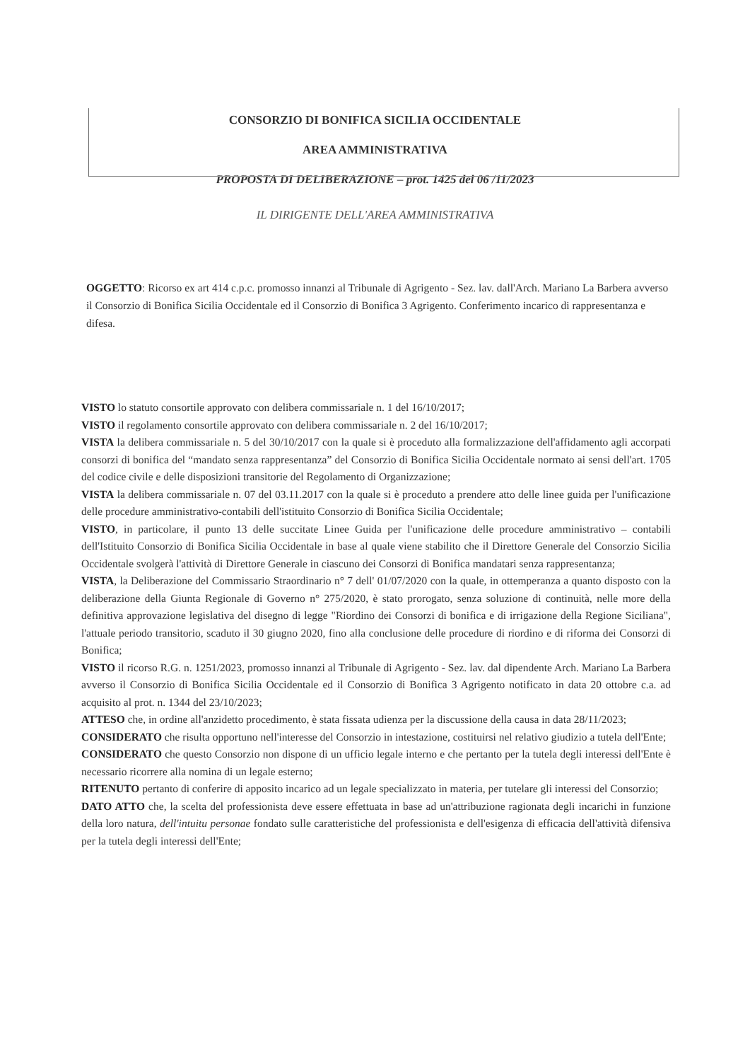CONSORZIO DI BONIFICA SICILIA OCCIDENTALE
AREA AMMINISTRATIVA
PROPOSTA DI DELIBERAZIONE – prot. 1425 del 06 /11/2023
IL DIRIGENTE DELL'AREA AMMINISTRATIVA
OGGETTO: Ricorso ex art 414 c.p.c. promosso innanzi al Tribunale di Agrigento - Sez. lav. dall'Arch. Mariano La Barbera avverso il Consorzio di Bonifica Sicilia Occidentale ed il Consorzio di Bonifica 3 Agrigento. Conferimento incarico di rappresentanza e difesa.
VISTO lo statuto consortile approvato con delibera commissariale n. 1 del 16/10/2017;
VISTO il regolamento consortile approvato con delibera commissariale n. 2 del 16/10/2017;
VISTA la delibera commissariale n. 5 del 30/10/2017 con la quale si è proceduto alla formalizzazione dell'affidamento agli accorpati consorzi di bonifica del “mandato senza rappresentanza” del Consorzio di Bonifica Sicilia Occidentale normato ai sensi dell'art. 1705 del codice civile e delle disposizioni transitorie del Regolamento di Organizzazione;
VISTA la delibera commissariale n. 07 del 03.11.2017 con la quale si è proceduto a prendere atto delle linee guida per l'unificazione delle procedure amministrativo-contabili dell'istituito Consorzio di Bonifica Sicilia Occidentale;
VISTO, in particolare, il punto 13 delle succitate Linee Guida per l'unificazione delle procedure amministrativo – contabili dell'Istituito Consorzio di Bonifica Sicilia Occidentale in base al quale viene stabilito che il Direttore Generale del Consorzio Sicilia Occidentale svolgerà l'attività di Direttore Generale in ciascuno dei Consorzi di Bonifica mandatari senza rappresentanza;
VISTA, la Deliberazione del Commissario Straordinario n° 7 dell' 01/07/2020 con la quale, in ottemperanza a quanto disposto con la deliberazione della Giunta Regionale di Governo n° 275/2020, è stato prorogato, senza soluzione di continuità, nelle more della definitiva approvazione legislativa del disegno di legge "Riordino dei Consorzi di bonifica e di irrigazione della Regione Siciliana", l'attuale periodo transitorio, scaduto il 30 giugno 2020, fino alla conclusione delle procedure di riordino e di riforma dei Consorzi di Bonifica;
VISTO il ricorso R.G. n. 1251/2023, promosso innanzi al Tribunale di Agrigento - Sez. lav. dal dipendente Arch. Mariano La Barbera avverso il Consorzio di Bonifica Sicilia Occidentale ed il Consorzio di Bonifica 3 Agrigento notificato in data 20 ottobre c.a. ad acquisito al prot. n. 1344 del 23/10/2023;
ATTESO che, in ordine all'anzidetto procedimento, è stata fissata udienza per la discussione della causa in data 28/11/2023;
CONSIDERATO che risulta opportuno nell'interesse del Consorzio in intestazione, costituirsi nel relativo giudizio a tutela dell'Ente;
CONSIDERATO che questo Consorzio non dispone di un ufficio legale interno e che pertanto per la tutela degli interessi dell'Ente è necessario ricorrere alla nomina di un legale esterno;
RITENUTO pertanto di conferire di apposito incarico ad un legale specializzato in materia, per tutelare gli interessi del Consorzio;
DATO ATTO che, la scelta del professionista deve essere effettuata in base ad un'attribuzione ragionata degli incarichi in funzione della loro natura, dell'intuitu personae fondato sulle caratteristiche del professionista e dell'esigenza di efficacia dell'attività difensiva per la tutela degli interessi dell'Ente;